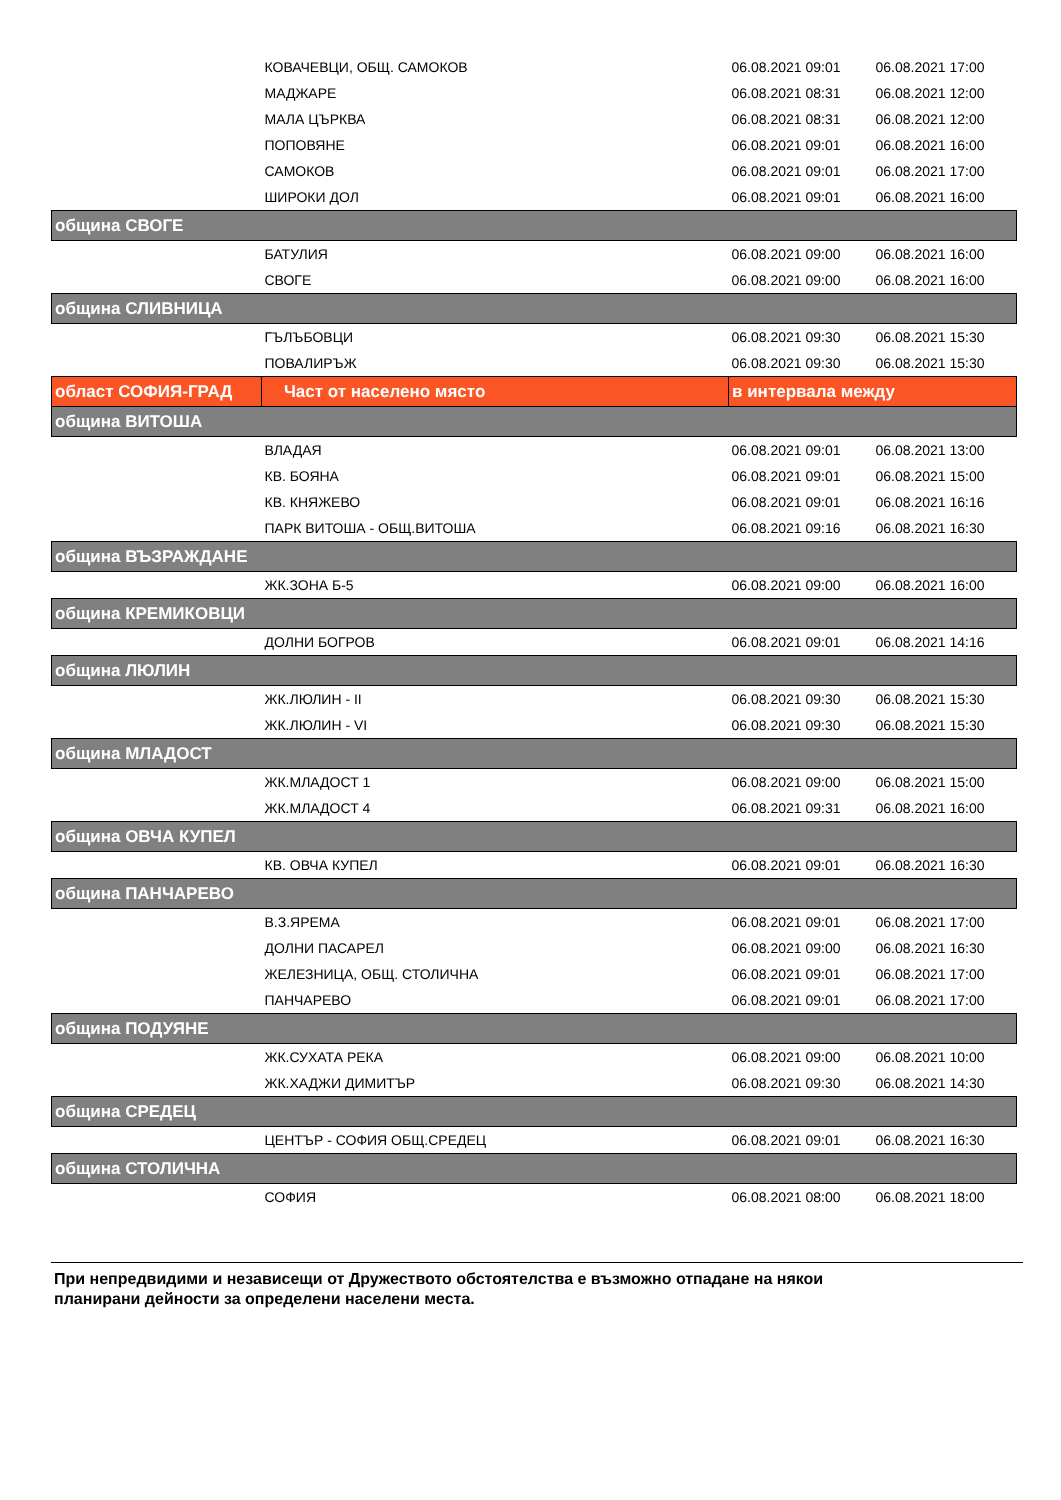| | КОВАЧЕВЦИ, ОБЩ. САМОКОВ | 06.08.2021 09:01 | 06.08.2021 17:00 |
| | МАДЖАРЕ | 06.08.2021 08:31 | 06.08.2021 12:00 |
| | МАЛА ЦЪРКВА | 06.08.2021 08:31 | 06.08.2021 12:00 |
| | ПОПОВЯНЕ | 06.08.2021 09:01 | 06.08.2021 16:00 |
| | САМОКОВ | 06.08.2021 09:01 | 06.08.2021 17:00 |
| | ШИРОКИ ДОЛ | 06.08.2021 09:01 | 06.08.2021 16:00 |
| община СВОГЕ | | | |
| | БАТУЛИЯ | 06.08.2021 09:00 | 06.08.2021 16:00 |
| | СВОГЕ | 06.08.2021 09:00 | 06.08.2021 16:00 |
| община СЛИВНИЦА | | | |
| | ГЪЛЪБОВЦИ | 06.08.2021 09:30 | 06.08.2021 15:30 |
| | ПОВАЛИРЪЖ | 06.08.2021 09:30 | 06.08.2021 15:30 |
| област СОФИЯ-ГРАД | Част от населено място | в интервала между | |
| община ВИТОША | | | |
| | ВЛАДАЯ | 06.08.2021 09:01 | 06.08.2021 13:00 |
| | КВ. БОЯНА | 06.08.2021 09:01 | 06.08.2021 15:00 |
| | КВ. КНЯЖЕВО | 06.08.2021 09:01 | 06.08.2021 16:16 |
| | ПАРК ВИТОША - ОБЩ.ВИТОША | 06.08.2021 09:16 | 06.08.2021 16:30 |
| община ВЪЗРАЖДАНЕ | | | |
| | ЖК.ЗОНА Б-5 | 06.08.2021 09:00 | 06.08.2021 16:00 |
| община КРЕМИКОВЦИ | | | |
| | ДОЛНИ БОГРОВ | 06.08.2021 09:01 | 06.08.2021 14:16 |
| община ЛЮЛИН | | | |
| | ЖК.ЛЮЛИН - II | 06.08.2021 09:30 | 06.08.2021 15:30 |
| | ЖК.ЛЮЛИН - VI | 06.08.2021 09:30 | 06.08.2021 15:30 |
| община МЛАДОСТ | | | |
| | ЖК.МЛАДОСТ 1 | 06.08.2021 09:00 | 06.08.2021 15:00 |
| | ЖК.МЛАДОСТ 4 | 06.08.2021 09:31 | 06.08.2021 16:00 |
| община ОВЧА КУПЕЛ | | | |
| | КВ. ОВЧА КУПЕЛ | 06.08.2021 09:01 | 06.08.2021 16:30 |
| община ПАНЧАРЕВО | | | |
| | В.З.ЯРЕМА | 06.08.2021 09:01 | 06.08.2021 17:00 |
| | ДОЛНИ ПАСАРЕЛ | 06.08.2021 09:00 | 06.08.2021 16:30 |
| | ЖЕЛЕЗНИЦА, ОБЩ. СТОЛИЧНА | 06.08.2021 09:01 | 06.08.2021 17:00 |
| | ПАНЧАРЕВО | 06.08.2021 09:01 | 06.08.2021 17:00 |
| община ПОДУЯНЕ | | | |
| | ЖК.СУХАТА РЕКА | 06.08.2021 09:00 | 06.08.2021 10:00 |
| | ЖК.ХАДЖИ ДИМИТЪР | 06.08.2021 09:30 | 06.08.2021 14:30 |
| община СРЕДЕЦ | | | |
| | ЦЕНТЪР - СОФИЯ ОБЩ.СРЕДЕЦ | 06.08.2021 09:01 | 06.08.2021 16:30 |
| община СТОЛИЧНА | | | |
| | СОФИЯ | 06.08.2021 08:00 | 06.08.2021 18:00 |
При непредвидими и независещи от Дружеството обстоятелства е възможно отпадане на някои
планирани дейности за определени населени места.